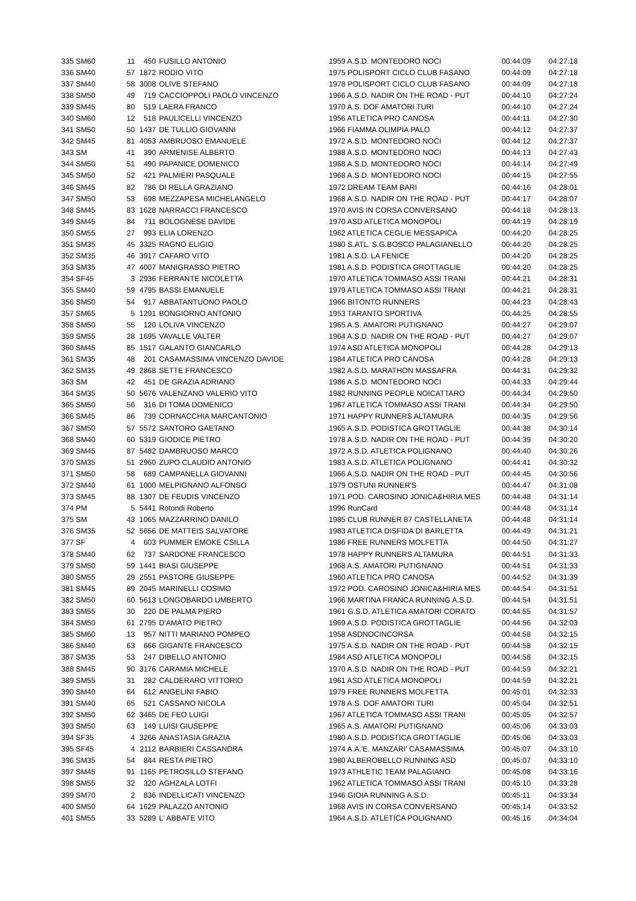| 335 SM60 | 11 | 450 | FUSILLO ANTONIO | 1959 A.S.D. MONTEDORO NOCI | 00:44:09 | 04:27:18 |
| 336 SM40 | 57 | 1872 | RODIO VITO | 1975 POLISPORT CICLO CLUB FASANO | 00:44:09 | 04:27:18 |
| 337 SM40 | 58 | 3008 | OLIVE STEFANO | 1978 POLISPORT CICLO CLUB FASANO | 00:44:09 | 04:27:18 |
| 338 SM50 | 49 | 719 | CACCIOPPOLI PAOLO VINCENZO | 1966 A.S.D. NADIR ON THE ROAD - PUT | 00:44:10 | 04:27:24 |
| 339 SM45 | 80 | 519 | LAERA FRANCO | 1970 A.S. DOF AMATORI TURI | 00:44:10 | 04:27:24 |
| 340 SM60 | 12 | 518 | PAULICELLI VINCENZO | 1956 ATLETICA PRO CANOSA | 00:44:11 | 04:27:30 |
| 341 SM50 | 50 | 1437 | DE TULLIO GIOVANNI | 1966 FIAMMA OLIMPIA PALO | 00:44:12 | 04:27:37 |
| 342 SM45 | 81 | 4053 | AMBRUOSO EMANUELE | 1972 A.S.D. MONTEDORO NOCI | 00:44:12 | 04:27:37 |
| 343 SM | 41 | 390 | ARMENISE ALBERTO | 1988 A.S.D. MONTEDORO NOCI | 00:44:13 | 04:27:43 |
| 344 SM50 | 51 | 490 | PAPANICE DOMENICO | 1968 A.S.D. MONTEDORO NOCI | 00:44:14 | 04:27:49 |
| 345 SM50 | 52 | 421 | PALMIERI PASQUALE | 1968 A.S.D. MONTEDORO NOCI | 00:44:15 | 04:27:55 |
| 346 SM45 | 82 | 786 | DI RELLA GRAZIANO | 1972 DREAM TEAM BARI | 00:44:16 | 04:28:01 |
| 347 SM50 | 53 | 698 | MEZZAPESA MICHELANGELO | 1968 A.S.D. NADIR ON THE ROAD - PUT | 00:44:17 | 04:28:07 |
| 348 SM45 | 83 | 1628 | NARRACCI FRANCESCO | 1970 AVIS IN CORSA CONVERSANO | 00:44:18 | 04:28:13 |
| 349 SM45 | 84 | 711 | BOLOGNESE DAVIDE | 1970 ASD ATLETICA MONOPOLI | 00:44:19 | 04:28:19 |
| 350 SM55 | 27 | 993 | ELIA LORENZO | 1962 ATLETICA CEGLIE MESSAPICA | 00:44:20 | 04:28:25 |
| 351 SM35 | 45 | 3325 | RAGNO ELIGIO | 1980 S.ATL. S.G.BOSCO PALAGIANELLO | 00:44:20 | 04:28:25 |
| 352 SM35 | 46 | 3917 | CAFARO VITO | 1981 A.S.D. LA FENICE | 00:44:20 | 04:28:25 |
| 353 SM35 | 47 | 4007 | MANIGRASSO PIETRO | 1981 A.S.D. PODISTICA GROTTAGLIE | 00:44:20 | 04:28:25 |
| 354 SF45 | 3 | 2936 | FERRANTE NICOLETTA | 1970 ATLETICA TOMMASO ASSI TRANI | 00:44:21 | 04:28:31 |
| 355 SM40 | 59 | 4795 | BASSI EMANUELE | 1979 ATLETICA TOMMASO ASSI TRANI | 00:44:21 | 04:28:31 |
| 356 SM50 | 54 | 917 | ABBATANTUONO PAOLO | 1966 BITONTO RUNNERS | 00:44:23 | 04:28:43 |
| 357 SM65 | 5 | 1291 | BONGIORNO ANTONIO | 1953 TARANTO SPORTIVA | 00:44:25 | 04:28:55 |
| 358 SM50 | 55 | 120 | LOLIVA VINCENZO | 1965 A.S. AMATORI PUTIGNANO | 00:44:27 | 04:29:07 |
| 359 SM55 | 28 | 1695 | VAVALLE VALTER | 1964 A.S.D. NADIR ON THE ROAD - PUT | 00:44:27 | 04:29:07 |
| 360 SM45 | 85 | 1517 | GALANTO GIANCARLO | 1974 ASD ATLETICA MONOPOLI | 00:44:28 | 04:29:13 |
| 361 SM35 | 48 | 201 | CASAMASSIMA VINCENZO DAVIDE | 1984 ATLETICA PRO CANOSA | 00:44:28 | 04:29:13 |
| 362 SM35 | 49 | 2868 | SETTE FRANCESCO | 1982 A.S.D. MARATHON MASSAFRA | 00:44:31 | 04:29:32 |
| 363 SM | 42 | 451 | DE GRAZIA ADRIANO | 1986 A.S.D. MONTEDORO NOCI | 00:44:33 | 04:29:44 |
| 364 SM35 | 50 | 5676 | VALENZANO VALERIO VITO | 1982 RUNNING PEOPLE NOICATTARO | 00:44:34 | 04:29:50 |
| 365 SM50 | 56 | 316 | DI TOMA DOMENICO | 1967 ATLETICA TOMMASO ASSI TRANI | 00:44:34 | 04:29:50 |
| 366 SM45 | 86 | 739 | CORNACCHIA MARCANTONIO | 1971 HAPPY RUNNERS ALTAMURA | 00:44:35 | 04:29:56 |
| 367 SM50 | 57 | 5572 | SANTORO GAETANO | 1965 A.S.D. PODISTICA GROTTAGLIE | 00:44:38 | 04:30:14 |
| 368 SM40 | 60 | 5319 | GIODICE PIETRO | 1978 A.S.D. NADIR ON THE ROAD - PUT | 00:44:39 | 04:30:20 |
| 369 SM45 | 87 | 5482 | DAMBRUOSO MARCO | 1972 A.S.D. ATLETICA POLIGNANO | 00:44:40 | 04:30:26 |
| 370 SM35 | 51 | 2960 | ZUPO CLAUDIO ANTONIO | 1983 A.S.D. ATLETICA POLIGNANO | 00:44:41 | 04:30:32 |
| 371 SM50 | 58 | 689 | CAMPANELLA GIOVANNI | 1966 A.S.D. NADIR ON THE ROAD - PUT | 00:44:45 | 04:30:56 |
| 372 SM40 | 61 | 1000 | MELPIGNANO ALFONSO | 1979 OSTUNI RUNNER'S | 00:44:47 | 04:31:08 |
| 373 SM45 | 88 | 1307 | DE FEUDIS VINCENZO | 1971 POD. CAROSINO JONICA&HIRIA MES | 00:44:48 | 04:31:14 |
| 374 PM | 5 | 5441 | Rotondi Roberto | 1996 RunCard | 00:44:48 | 04:31:14 |
| 375 SM | 43 | 1065 | MAZZARRINO DANILO | 1985 CLUB RUNNER 87 CASTELLANETA | 00:44:48 | 04:31:14 |
| 376 SM35 | 52 | 5656 | DE MATTEIS SALVATORE | 1983 ATLETICA DISFIDA DI BARLETTA | 00:44:49 | 04:31:21 |
| 377 SF | 4 | 603 | PUMMER EMOKE CSILLA | 1986 FREE RUNNERS MOLFETTA | 00:44:50 | 04:31:27 |
| 378 SM40 | 62 | 737 | SARDONE FRANCESCO | 1978 HAPPY RUNNERS ALTAMURA | 00:44:51 | 04:31:33 |
| 379 SM50 | 59 | 1441 | BIASI GIUSEPPE | 1968 A.S. AMATORI PUTIGNANO | 00:44:51 | 04:31:33 |
| 380 SM55 | 29 | 2551 | PASTORE GIUSEPPE | 1960 ATLETICA PRO CANOSA | 00:44:52 | 04:31:39 |
| 381 SM45 | 89 | 2045 | MARINELLI COSIMO | 1972 POD. CAROSINO JONICA&HIRIA MES | 00:44:54 | 04:31:51 |
| 382 SM50 | 60 | 5613 | LONGOBARDO UMBERTO | 1966 MARTINA FRANCA RUNNING A.S.D. | 00:44:54 | 04:31:51 |
| 383 SM55 | 30 | 220 | DE PALMA PIERO | 1961 G.S.D. ATLETICA AMATORI CORATO | 00:44:55 | 04:31:57 |
| 384 SM50 | 61 | 2795 | D'AMATO PIETRO | 1969 A.S.D. PODISTICA GROTTAGLIE | 00:44:56 | 04:32:03 |
| 385 SM60 | 13 | 957 | NITTI MARIANO POMPEO | 1958 ASDNOCINCORSA | 00:44:58 | 04:32:15 |
| 386 SM40 | 63 | 666 | GIGANTE FRANCESCO | 1975 A.S.D. NADIR ON THE ROAD - PUT | 00:44:58 | 04:32:15 |
| 387 SM35 | 53 | 247 | DIBELLO ANTONIO | 1984 ASD ATLETICA MONOPOLI | 00:44:58 | 04:32:15 |
| 388 SM45 | 90 | 3176 | CARAMIA MICHELE | 1970 A.S.D. NADIR ON THE ROAD - PUT | 00:44:59 | 04:32:21 |
| 389 SM55 | 31 | 282 | CALDERARO VITTORIO | 1961 ASD ATLETICA MONOPOLI | 00:44:59 | 04:32:21 |
| 390 SM40 | 64 | 612 | ANGELINI FABIO | 1979 FREE RUNNERS MOLFETTA | 00:45:01 | 04:32:33 |
| 391 SM40 | 65 | 521 | CASSANO NICOLA | 1978 A.S. DOF AMATORI TURI | 00:45:04 | 04:32:51 |
| 392 SM50 | 62 | 3465 | DE FEO LUIGI | 1967 ATLETICA TOMMASO ASSI TRANI | 00:45:05 | 04:32:57 |
| 393 SM50 | 63 | 149 | LUISI GIUSEPPE | 1965 A.S. AMATORI PUTIGNANO | 00:45:06 | 04:33:03 |
| 394 SF35 | 4 | 3266 | ANASTASIA GRAZIA | 1980 A.S.D. PODISTICA GROTTAGLIE | 00:45:06 | 04:33:03 |
| 395 SF45 | 4 | 2112 | BARBIERI CASSANDRA | 1974 A.A.'E. MANZARI' CASAMASSIMA | 00:45:07 | 04:33:10 |
| 396 SM35 | 54 | 844 | RESTA PIETRO | 1980 ALBEROBELLO RUNNING ASD | 00:45:07 | 04:33:10 |
| 397 SM45 | 91 | 1165 | PETROSILLO STEFANO | 1973 ATHLETIC TEAM PALAGIANO | 00:45:08 | 04:33:16 |
| 398 SM55 | 32 | 320 | AGHZALA LOTFI | 1962 ATLETICA TOMMASO ASSI TRANI | 00:45:10 | 04:33:28 |
| 399 SM70 | 2 | 836 | INDELLICATI VINCENZO | 1946 GIOIA RUNNING A.S.D. | 00:45:11 | 04:33:34 |
| 400 SM50 | 64 | 1629 | PALAZZO ANTONIO | 1968 AVIS IN CORSA CONVERSANO | 00:45:14 | 04:33:52 |
| 401 SM55 | 33 | 5289 | L' ABBATE VITO | 1964 A.S.D. ATLETICA POLIGNANO | 00:45:16 | 04:34:04 |